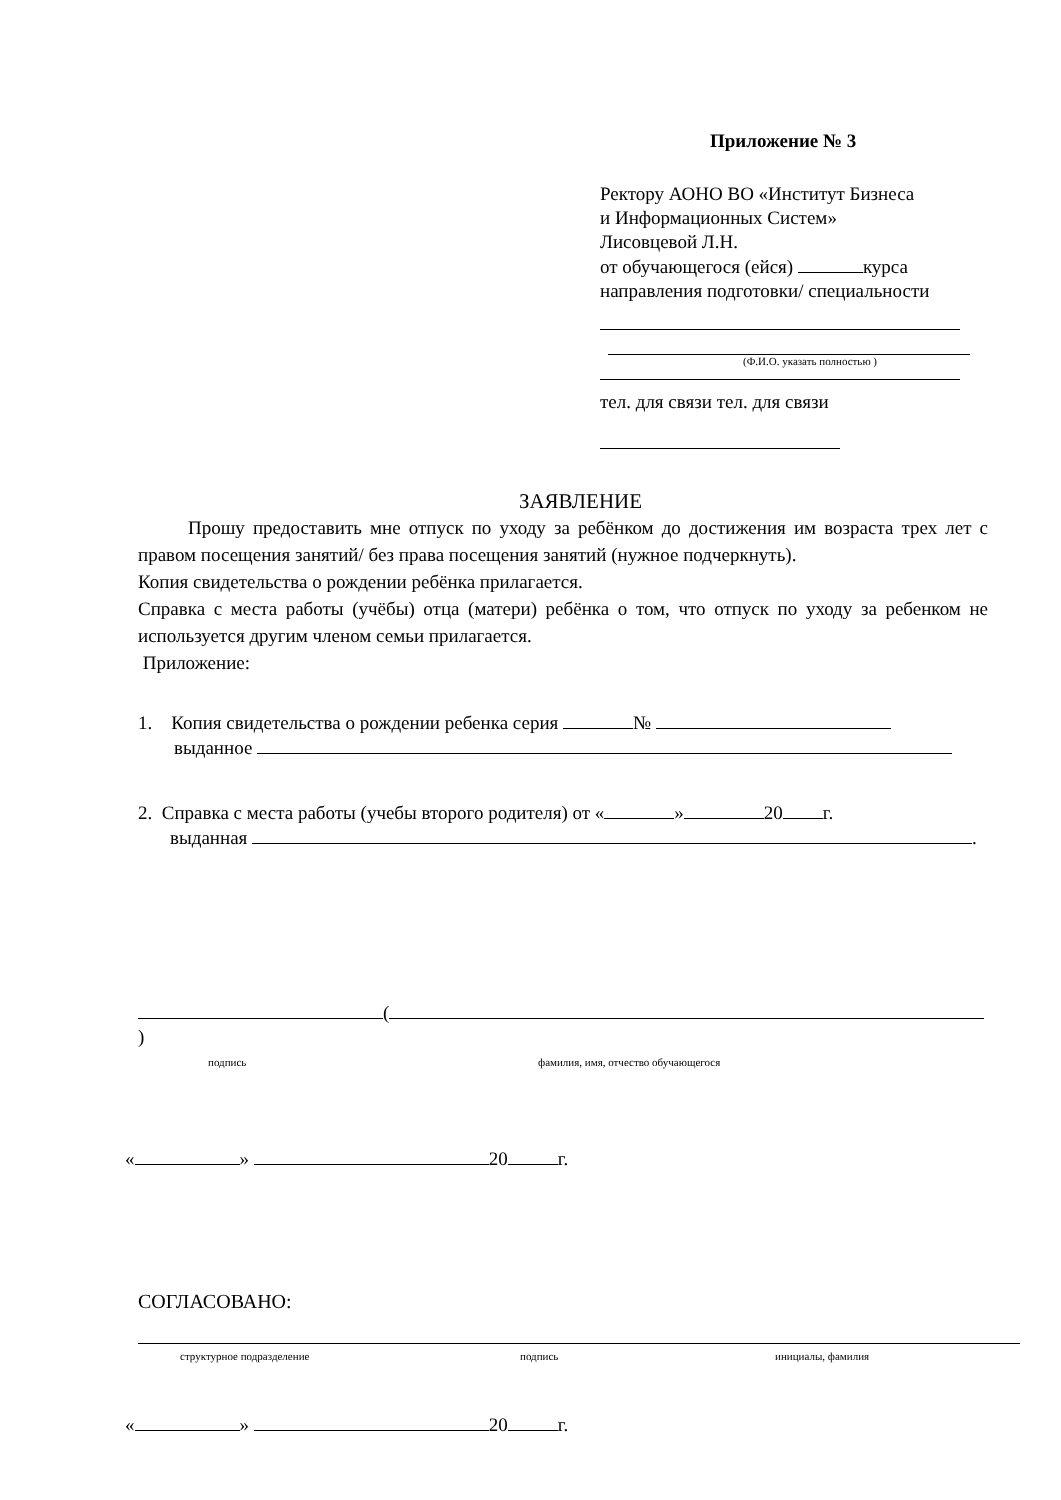Приложение № 3
Ректору АОНО ВО «Институт Бизнеса
и Информационных Систем»
Лисовцевой Л.Н.
от обучающегося (ейся) курса
направления подготовки/ специальности
(Ф.И.О. указать полностью )
тел. для связи тел. для связи
ЗАЯВЛЕНИЕ
Прошу предоставить мне отпуск по уходу за ребёнком до достижения им возраста трех лет с правом посещения занятий/ без права посещения занятий (нужное подчеркнуть).
Копия свидетельства о рождении ребёнка прилагается.
Справка с места работы (учёбы) отца (матери) ребёнка о том, что отпуск по уходу за ребенком не используется другим членом семьи прилагается.
Приложение:
1. Копия свидетельства о рождении ребенка серия №
выданное
2. Справка с места работы (учебы второго родителя) от « » 20 г.
выданная .
( )
подпись фамилия, имя, отчество обучающегося
« » 20 г.
СОГЛАСОВАНО:
структурное подразделение подпись инициалы, фамилия
« » 20 г.